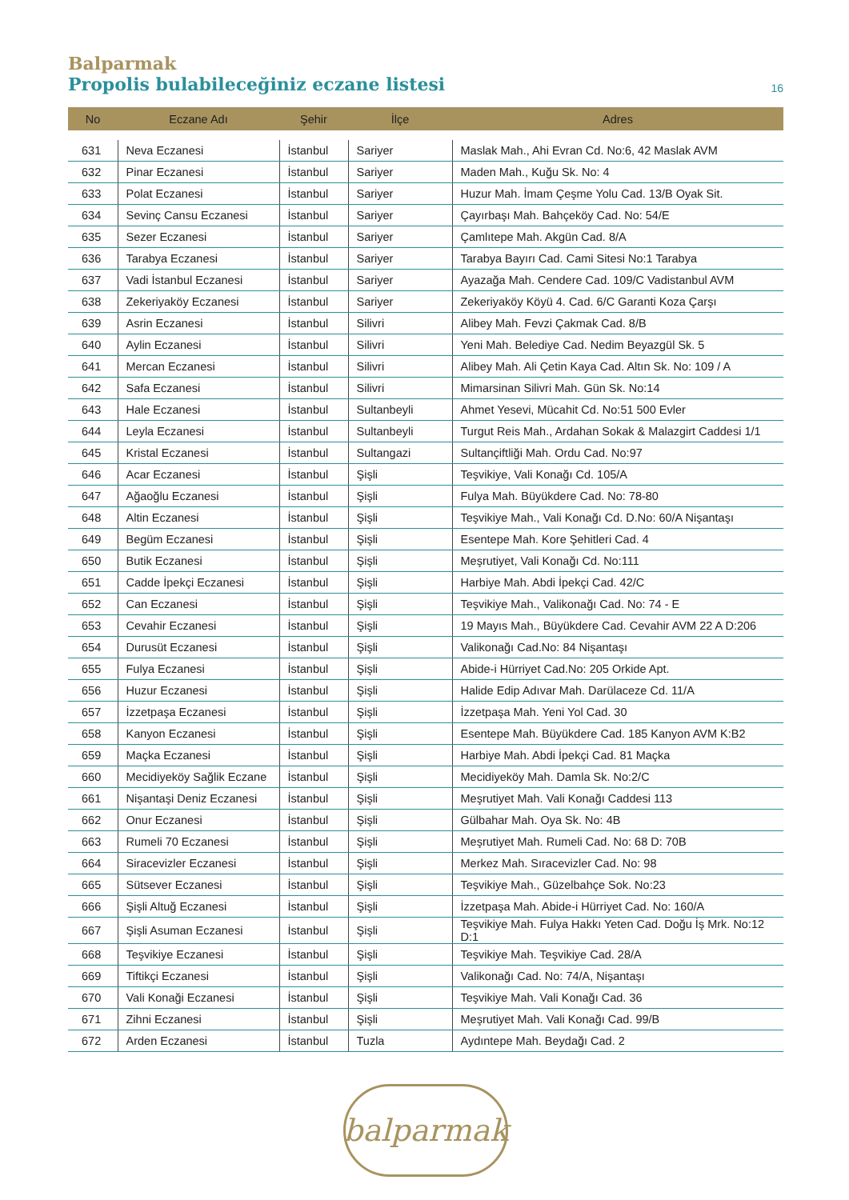Balparmak
Propolis bulabileceğiniz eczane listesi
16
| No | Eczane Adı | Şehir | İlçe | Adres |
| --- | --- | --- | --- | --- |
| 631 | Neva Eczanesi | İstanbul | Sariyer | Maslak Mah., Ahi Evran Cd. No:6, 42 Maslak AVM |
| 632 | Pinar Eczanesi | İstanbul | Sariyer | Maden Mah., Kuğu Sk. No: 4 |
| 633 | Polat Eczanesi | İstanbul | Sariyer | Huzur Mah. İmam Çeşme Yolu Cad. 13/B Oyak Sit. |
| 634 | Sevinç Cansu Eczanesi | İstanbul | Sariyer | Çayırbaşı Mah. Bahçeköy Cad. No: 54/E |
| 635 | Sezer Eczanesi | İstanbul | Sariyer | Çamlıtepe Mah. Akgün Cad. 8/A |
| 636 | Tarabya Eczanesi | İstanbul | Sariyer | Tarabya Bayırı Cad. Cami Sitesi No:1 Tarabya |
| 637 | Vadi İstanbul Eczanesi | İstanbul | Sariyer | Ayazağa Mah. Cendere Cad. 109/C Vadistanbul AVM |
| 638 | Zekeriyaköy Eczanesi | İstanbul | Sariyer | Zekeriyaköy Köyü 4. Cad. 6/C Garanti Koza Çarşı |
| 639 | Asrin Eczanesi | İstanbul | Silivri | Alibey Mah. Fevzi Çakmak Cad. 8/B |
| 640 | Aylin Eczanesi | İstanbul | Silivri | Yeni Mah. Belediye Cad. Nedim Beyazgül Sk. 5 |
| 641 | Mercan Eczanesi | İstanbul | Silivri | Alibey Mah. Ali Çetin Kaya Cad. Altın Sk. No: 109 / A |
| 642 | Safa Eczanesi | İstanbul | Silivri | Mimarsinan Silivri Mah. Gün Sk. No:14 |
| 643 | Hale Eczanesi | İstanbul | Sultanbeyli | Ahmet Yesevi, Mücahit Cd. No:51 500 Evler |
| 644 | Leyla Eczanesi | İstanbul | Sultanbeyli | Turgut Reis Mah., Ardahan Sokak & Malazgirt Caddesi 1/1 |
| 645 | Kristal Eczanesi | İstanbul | Sultangazi | Sultançiftliği Mah. Ordu Cad. No:97 |
| 646 | Acar Eczanesi | İstanbul | Şişli | Teşvikiye, Vali Konağı Cd. 105/A |
| 647 | Ağaoğlu Eczanesi | İstanbul | Şişli | Fulya Mah. Büyükdere Cad. No: 78-80 |
| 648 | Altin Eczanesi | İstanbul | Şişli | Teşvikiye Mah., Vali Konağı Cd. D.No: 60/A Nişantaşı |
| 649 | Begüm Eczanesi | İstanbul | Şişli | Esentepe Mah. Kore Şehitleri Cad. 4 |
| 650 | Butik Eczanesi | İstanbul | Şişli | Meşrutiyet, Vali Konağı Cd. No:111 |
| 651 | Cadde İpekçi Eczanesi | İstanbul | Şişli | Harbiye Mah. Abdi İpekçi Cad. 42/C |
| 652 | Can Eczanesi | İstanbul | Şişli | Teşvikiye Mah., Valikonağı Cad. No: 74 - E |
| 653 | Cevahir Eczanesi | İstanbul | Şişli | 19 Mayıs Mah., Büyükdere Cad. Cevahir AVM 22 A D:206 |
| 654 | Durusüt Eczanesi | İstanbul | Şişli | Valikonağı Cad.No: 84 Nişantaşı |
| 655 | Fulya Eczanesi | İstanbul | Şişli | Abide-i Hürriyet Cad.No: 205 Orkide Apt. |
| 656 | Huzur Eczanesi | İstanbul | Şişli | Halide Edip Adıvar Mah. Darülaceze Cd. 11/A |
| 657 | İzzetpaşa Eczanesi | İstanbul | Şişli | İzzetpaşa Mah. Yeni Yol Cad. 30 |
| 658 | Kanyon Eczanesi | İstanbul | Şişli | Esentepe Mah. Büyükdere Cad. 185 Kanyon AVM K:B2 |
| 659 | Maçka Eczanesi | İstanbul | Şişli | Harbiye Mah. Abdi İpekçi Cad. 81 Maçka |
| 660 | Mecidiyeköy Sağlik Eczane | İstanbul | Şişli | Mecidiyeköy Mah. Damla Sk. No:2/C |
| 661 | Nişantaşi Deniz Eczanesi | İstanbul | Şişli | Meşrutiyet Mah. Vali Konağı Caddesi 113 |
| 662 | Onur Eczanesi | İstanbul | Şişli | Gülbahar Mah. Oya Sk. No: 4B |
| 663 | Rumeli 70 Eczanesi | İstanbul | Şişli | Meşrutiyet Mah. Rumeli Cad. No: 68 D: 70B |
| 664 | Siracevizler Eczanesi | İstanbul | Şişli | Merkez Mah. Sıracevizler Cad. No: 98 |
| 665 | Sütsever Eczanesi | İstanbul | Şişli | Teşvikiye Mah., Güzelbahçe Sok. No:23 |
| 666 | Şişli Altuğ Eczanesi | İstanbul | Şişli | İzzetpaşa Mah. Abide-i Hürriyet Cad. No: 160/A |
| 667 | Şişli Asuman Eczanesi | İstanbul | Şişli | Teşvikiye Mah. Fulya Hakkı Yeten Cad. Doğu İş Mrk. No:12 D:1 |
| 668 | Teşvikiye Eczanesi | İstanbul | Şişli | Teşvikiye Mah. Teşvikiye Cad. 28/A |
| 669 | Tiftikçi Eczanesi | İstanbul | Şişli | Valikonağı Cad. No: 74/A, Nişantaşı |
| 670 | Vali Konaği Eczanesi | İstanbul | Şişli | Teşvikiye Mah. Vali Konağı Cad. 36 |
| 671 | Zihni Eczanesi | İstanbul | Şişli | Meşrutiyet Mah. Vali Konağı Cad. 99/B |
| 672 | Arden Eczanesi | İstanbul | Tuzla | Aydıntepe Mah. Beydağı Cad. 2 |
balparmak